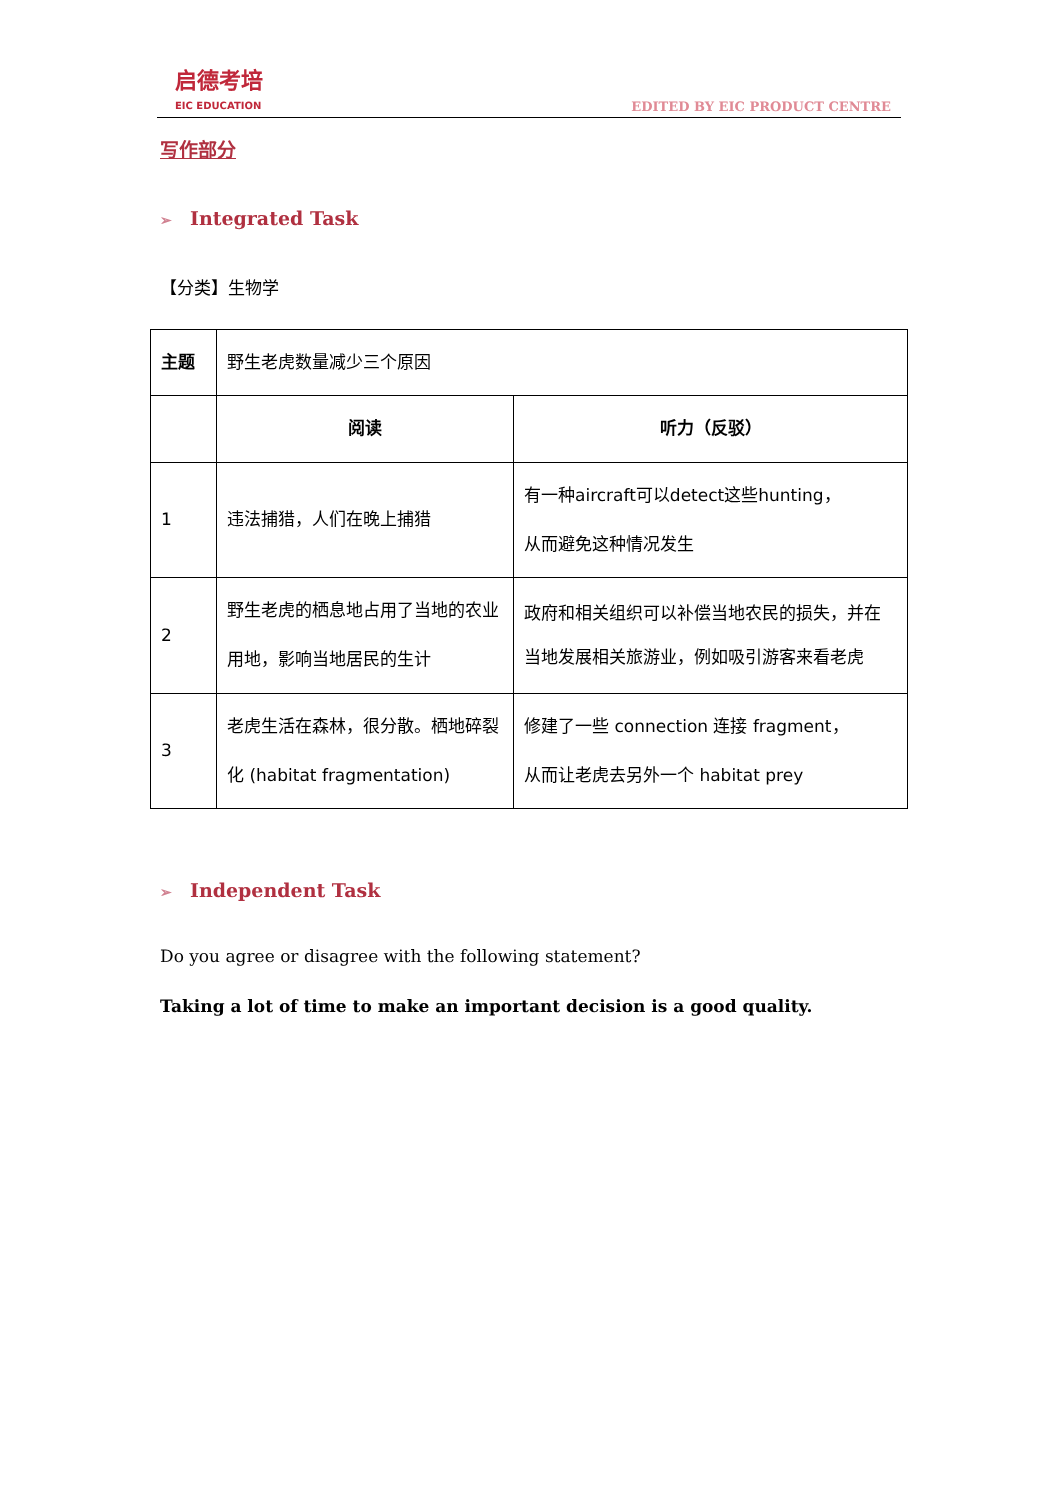启德考培
EIC EDUCATION
EDITED BY EIC PRODUCT CENTRE
写作部分
➢ Integrated Task
【分类】生物学
| 主题 | 野生老虎数量减少三个原因 | |
| | 阅读 | 听力（反驳） |
| 1 | 违法捕猎，人们在晚上捕猎 | 有一种aircraft可以detect这些hunting， 从而避免这种情况发生 |
| 2 | 野生老虎的栖息地占用了当地的农业用地，影响当地居民的生计 | 政府和相关组织可以补偿当地农民的损失，并在当地发展相关旅游业，例如吸引游客来看老虎 |
| 3 | 老虎生活在森林，很分散。栖地碎裂化 (habitat fragmentation) | 修建了一些 connection 连接 fragment， 从而让老虎去另外一个 habitat prey |
➢ Independent Task
Do you agree or disagree with the following statement?
Taking a lot of time to make an important decision is a good quality.